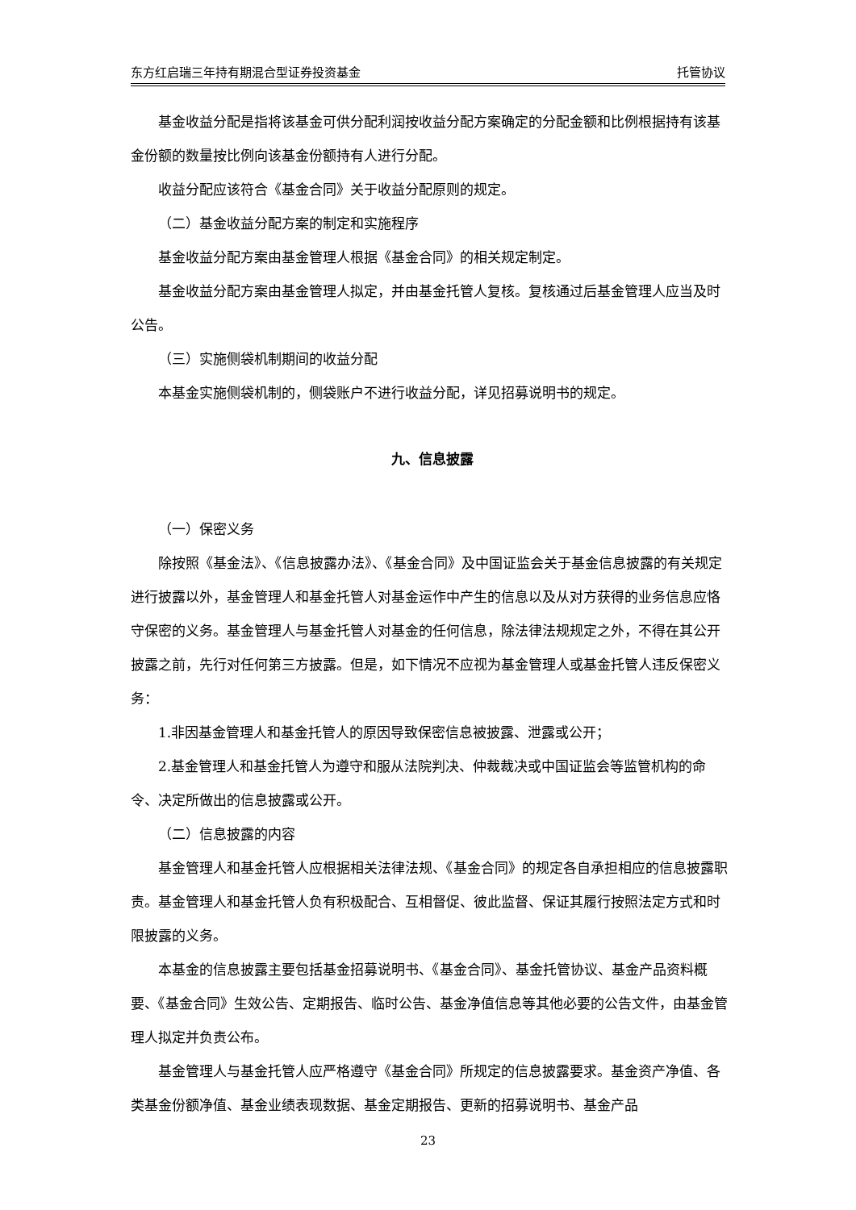东方红启瑞三年持有期混合型证券投资基金 托管协议
基金收益分配是指将该基金可供分配利润按收益分配方案确定的分配金额和比例根据持有该基金份额的数量按比例向该基金份额持有人进行分配。
收益分配应该符合《基金合同》关于收益分配原则的规定。
（二）基金收益分配方案的制定和实施程序
基金收益分配方案由基金管理人根据《基金合同》的相关规定制定。
基金收益分配方案由基金管理人拟定，并由基金托管人复核。复核通过后基金管理人应当及时公告。
（三）实施侧袋机制期间的收益分配
本基金实施侧袋机制的，侧袋账户不进行收益分配，详见招募说明书的规定。
九、信息披露
（一）保密义务
除按照《基金法》、《信息披露办法》、《基金合同》及中国证监会关于基金信息披露的有关规定进行披露以外，基金管理人和基金托管人对基金运作中产生的信息以及从对方获得的业务信息应恪守保密的义务。基金管理人与基金托管人对基金的任何信息，除法律法规规定之外，不得在其公开披露之前，先行对任何第三方披露。但是，如下情况不应视为基金管理人或基金托管人违反保密义务：
1.非因基金管理人和基金托管人的原因导致保密信息被披露、泄露或公开；
2.基金管理人和基金托管人为遵守和服从法院判决、仲裁裁决或中国证监会等监管机构的命令、决定所做出的信息披露或公开。
（二）信息披露的内容
基金管理人和基金托管人应根据相关法律法规、《基金合同》的规定各自承担相应的信息披露职责。基金管理人和基金托管人负有积极配合、互相督促、彼此监督、保证其履行按照法定方式和时限披露的义务。
本基金的信息披露主要包括基金招募说明书、《基金合同》、基金托管协议、基金产品资料概要、《基金合同》生效公告、定期报告、临时公告、基金净值信息等其他必要的公告文件，由基金管理人拟定并负责公布。
基金管理人与基金托管人应严格遵守《基金合同》所规定的信息披露要求。基金资产净值、各类基金份额净值、基金业绩表现数据、基金定期报告、更新的招募说明书、基金产品
23